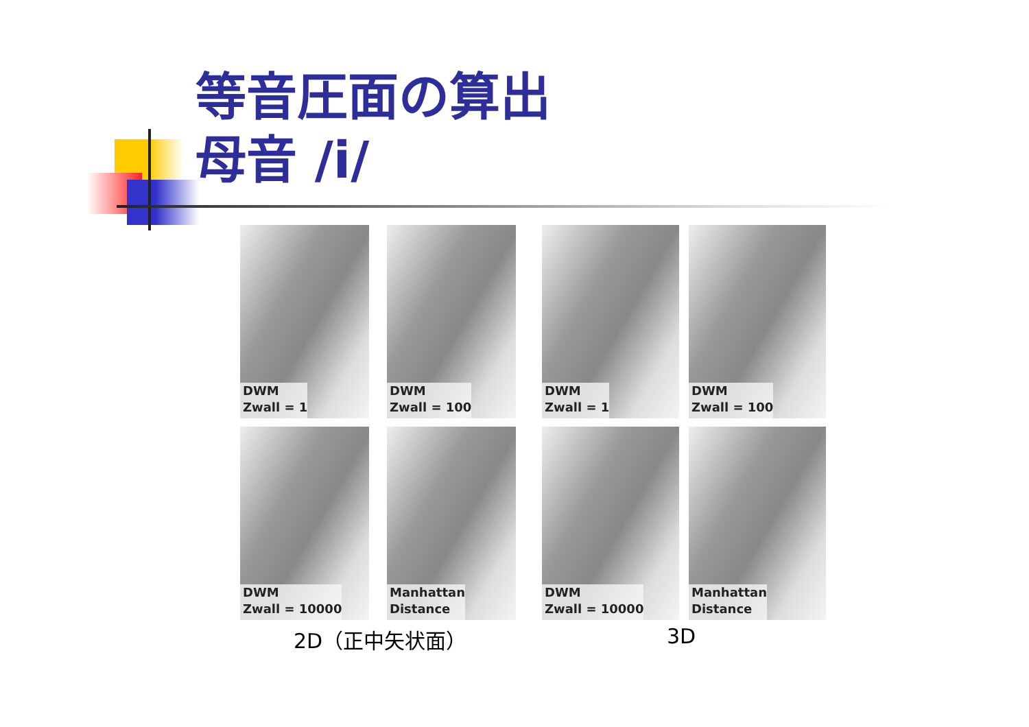等音圧面の算出
母音 /i/
DWM
Zwall = 1
DWM
Zwall = 100
DWM
Zwall = 10000
Manhattan
Distance
DWM
Zwall = 1
DWM
Zwall = 100
DWM
Zwall = 10000
Manhattan
Distance
2D（正中矢状面） 3D